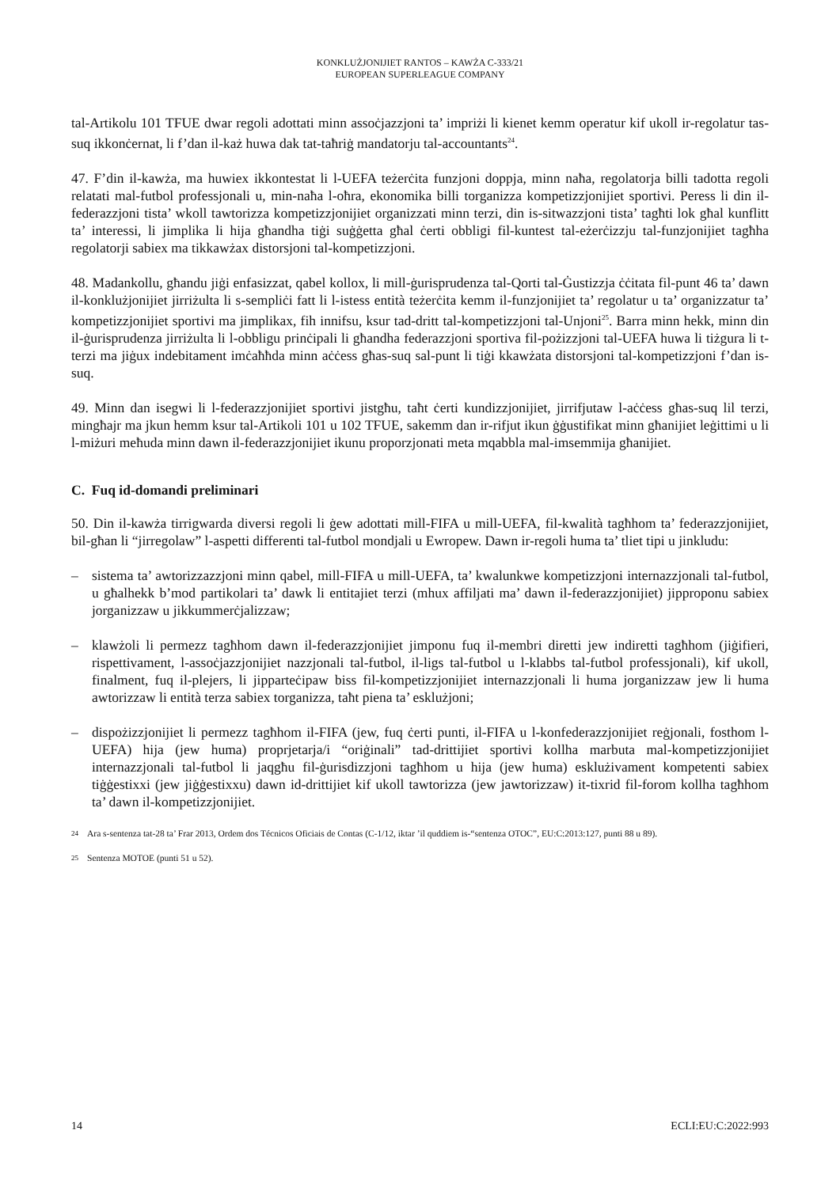KONKLUŻJONIJIET RANTOS – KAWŻA C-333/21
EUROPEAN SUPERLEAGUE COMPANY
tal-Artikolu 101 TFUE dwar regoli adottati minn assoċjazzjoni ta’ impriżi li kienet kemm operatur kif ukoll ir-regolatur tas-suq ikkonċernat, li f’dan il-każ huwa dak tat-taħriġ mandatorju tal-accountants<sup>24</sup>.
47. F’din il-kawża, ma huwiex ikkontestat li l-UEFA teżerċita funzjoni doppja, minn naħa, regolatorja billi tadotta regoli relatati mal-futbol professjonali u, min-naħa l-oħra, ekonomika billi torganizza kompetizzjonijiet sportivi. Peress li din il-federazzjoni tista’ wkoll tawtorizza kompetizzjonijiet organizzati minn terzi, din is-sitwazzjoni tista’ tagħti lok għal kunflitt ta’ interessi, li jimplika li hija għandha tiġi suġġetta għal ċerti obbligi fil-kuntest tal-eżerċizzju tal-funzjonijiet tagħha regolatorji sabiex ma tikkawżax distorsjoni tal-kompetizzjoni.
48. Madankollu, għandu jiġi enfasizzat, qabel kollox, li mill-ġurisprudenza tal-Qorti tal-Ġustizzja ċċitata fil-punt 46 ta’ dawn il-konklużjonijiet jirriżulta li s-sempliċi fatt li l-istess entità teżerċita kemm il-funzjonijiet ta’ regolatur u ta’ organizzatur ta’ kompetizzjonijiet sportivi ma jimplikax, fih innifsu, ksur tad-dritt tal-kompetizzjoni tal-Unjoni<sup>25</sup>. Barra minn hekk, minn din il-ġurisprudenza jirriżulta li l-obbligu prinċipali li għandha federazzjoni sportiva fil-pożizzjoni tal-UEFA huwa li tiżgura li t-terzi ma jiġux indebitament imċaħħda minn aċċess għas-suq sal-punt li tiġi kkawżata distorsjoni tal-kompetizzjoni f’dan is-suq.
49. Minn dan isegwi li l-federazzjonijiet sportivi jistgħu, taħt ċerti kundizzjonijiet, jirrifjutaw l-aċċess għas-suq lil terzi, mingħajr ma jkun hemm ksur tal-Artikoli 101 u 102 TFUE, sakemm dan ir-rifjut ikun ġġustifikat minn għanijiet leġittimi u li l-miżuri meħuda minn dawn il-federazzjonijiet ikunu proporzjonati meta mqabbla mal-imsemmija għanijiet.
C. Fuq id-domandi preliminari
50. Din il-kawża tirrigwarda diversi regoli li ġew adottati mill-FIFA u mill-UEFA, fil-kwalità tagħhom ta’ federazzjonijiet, bil-għan li “jirregolaw” l-aspetti differenti tal-futbol mondjali u Ewropew. Dawn ir-regoli huma ta’ tliet tipi u jinkludu:
– sistema ta’ awtorizzazzjoni minn qabel, mill-FIFA u mill-UEFA, ta’ kwalunkwe kompetizzjoni internazzjonali tal-futbol, u għalhekk b’mod partikolari ta’ dawk li entitajiet terzi (mhux affiljati ma’ dawn il-federazzjonijiet) jipproponu sabiex jorganizzaw u jikkummerċjalizzaw;
– klawżoli li permezz tagħhom dawn il-federazzjonijiet jimponu fuq il-membri diretti jew indiretti tagħhom (jiġifieri, rispettivament, l-assoċjazzjonijiet nazzjonali tal-futbol, il-ligs tal-futbol u l-klabbs tal-futbol professjonali), kif ukoll, finalment, fuq il-plejers, li jipparteċipaw biss fil-kompetizzjonijiet internazzjonali li huma jorganizzaw jew li huma awtorizzaw li entità terza sabiex torganizza, taħt piena ta’ esklużjoni;
– dispożizzjonijiet li permezz tagħhom il-FIFA (jew, fuq ċerti punti, il-FIFA u l-konfederazzjonijiet reġjonali, fosthom l-UEFA) hija (jew huma) proprjetarja/i “oriġinali” tad-drittijiet sportivi kollha marbuta mal-kompetizzjonijiet internazzjonali tal-futbol li jaqgħu fil-ġurisdizzjoni tagħhom u hija (jew huma) esklużivament kompetenti sabiex tiġġestixxi (jew jiġġestixxu) dawn id-drittijiet kif ukoll tawtorizza (jew jawtorizzaw) it-tixrid fil-forom kollha tagħhom ta’ dawn il-kompetizzjonijiet.
<sup>24</sup> Ara s-sentenza tat-28 ta’ Frar 2013, Ordem dos Técnicos Oficiais de Contas (C-1/12, iktar ’il quddiem is-“sentenza OTOC”, EU:C:2013:127, punti 88 u 89).
<sup>25</sup> Sentenza MOTOE (punti 51 u 52).
14 ECLI:EU:C:2022:993